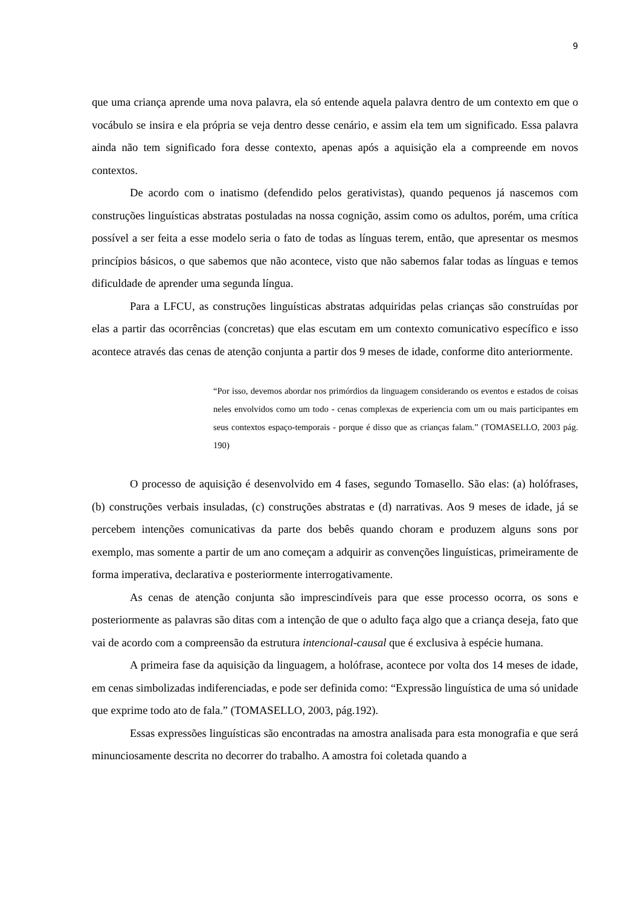9
que uma criança aprende uma nova palavra, ela só entende aquela palavra dentro de um contexto em que o vocábulo se insira e ela própria se veja dentro desse cenário, e assim ela tem um significado. Essa palavra ainda não tem significado fora desse contexto, apenas após a aquisição ela a compreende em novos contextos.
De acordo com o inatismo (defendido pelos gerativistas), quando pequenos já nascemos com construções linguísticas abstratas postuladas na nossa cognição, assim como os adultos, porém, uma crítica possível a ser feita a esse modelo seria o fato de todas as línguas terem, então, que apresentar os mesmos princípios básicos, o que sabemos que não acontece, visto que não sabemos falar todas as línguas e temos dificuldade de aprender uma segunda língua.
Para a LFCU, as construções linguísticas abstratas adquiridas pelas crianças são construídas por elas a partir das ocorrências (concretas) que elas escutam em um contexto comunicativo específico e isso acontece através das cenas de atenção conjunta a partir dos 9 meses de idade, conforme dito anteriormente.
“Por isso, devemos abordar nos primórdios da linguagem considerando os eventos e estados de coisas neles envolvidos como um todo - cenas complexas de experiencia com um ou mais participantes em seus contextos espaço-temporais - porque é disso que as crianças falam.” (TOMASELLO, 2003 pág. 190)
O processo de aquisição é desenvolvido em 4 fases, segundo Tomasello. São elas: (a) holófrases, (b) construções verbais insuladas, (c) construções abstratas e (d) narrativas. Aos 9 meses de idade, já se percebem intenções comunicativas da parte dos bebês quando choram e produzem alguns sons por exemplo, mas somente a partir de um ano começam a adquirir as convenções linguísticas, primeiramente de forma imperativa, declarativa e posteriormente interrogativamente.
As cenas de atenção conjunta são imprescindíveis para que esse processo ocorra, os sons e posteriormente as palavras são ditas com a intenção de que o adulto faça algo que a criança deseja, fato que vai de acordo com a compreensão da estrutura intencional-causal que é exclusiva à espécie humana.
A primeira fase da aquisição da linguagem, a holófrase, acontece por volta dos 14 meses de idade, em cenas simbolizadas indiferenciadas, e pode ser definida como: “Expressão linguística de uma só unidade que exprime todo ato de fala.” (TOMASELLO, 2003, pág.192).
Essas expressões linguísticas são encontradas na amostra analisada para esta monografia e que será minunciosamente descrita no decorrer do trabalho. A amostra foi coletada quando a